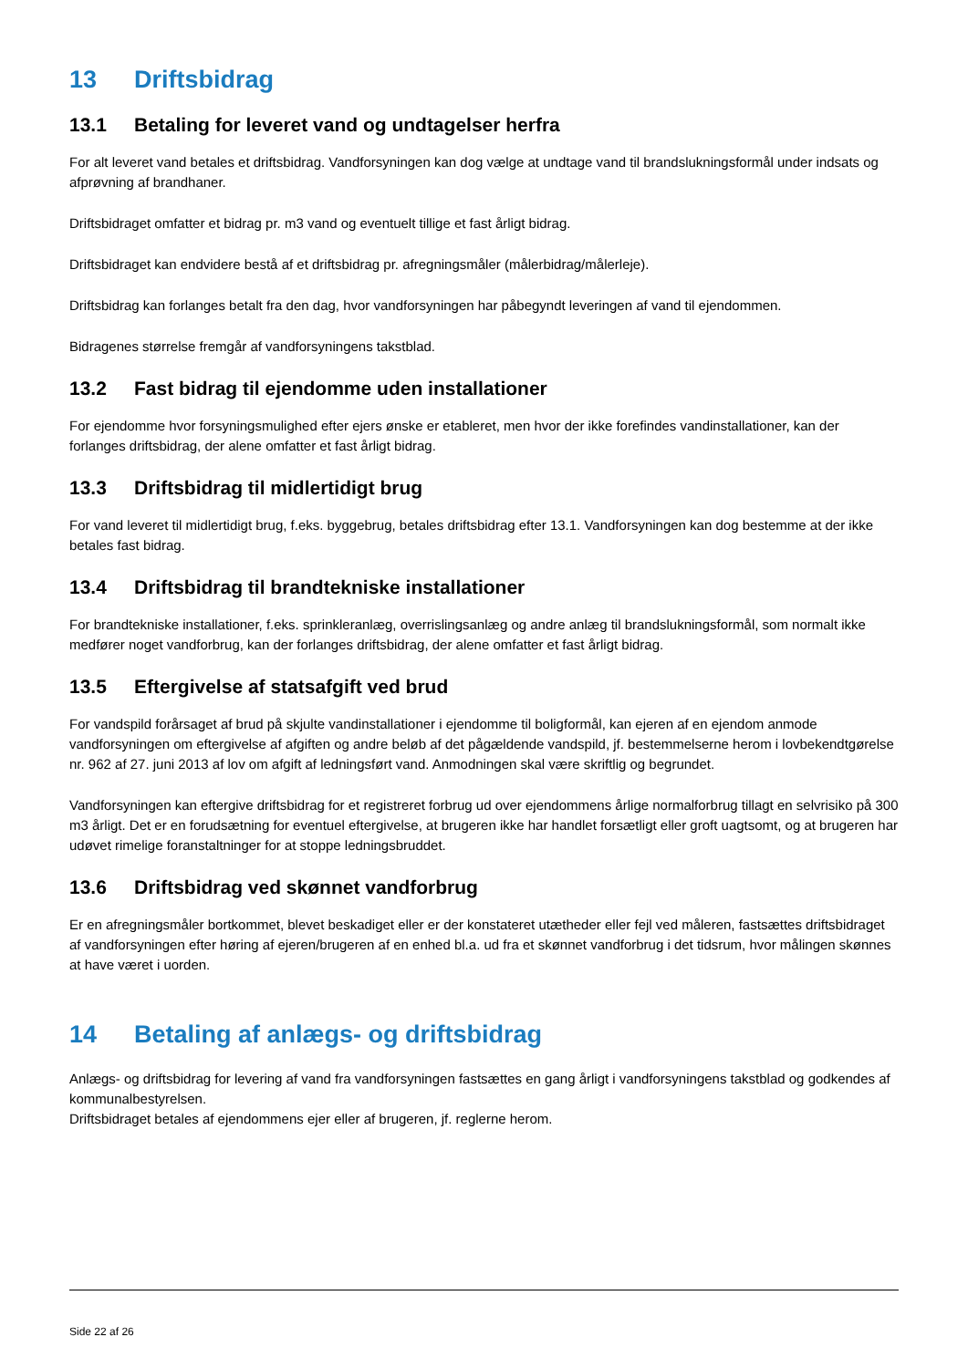13 Driftsbidrag
13.1 Betaling for leveret vand og undtagelser herfra
For alt leveret vand betales et driftsbidrag. Vandforsyningen kan dog vælge at undtage vand til brandslukningsformål under indsats og afprøvning af brandhaner.
Driftsbidraget omfatter et bidrag pr. m3 vand og eventuelt tillige et fast årligt bidrag.
Driftsbidraget kan endvidere bestå af et driftsbidrag pr. afregningsmåler (målerbidrag/målerleje).
Driftsbidrag kan forlanges betalt fra den dag, hvor vandforsyningen har påbegyndt leveringen af vand til ejendommen.
Bidragenes størrelse fremgår af vandforsyningens takstblad.
13.2 Fast bidrag til ejendomme uden installationer
For ejendomme hvor forsyningsmulighed efter ejers ønske er etableret, men hvor der ikke forefindes vandinstallationer, kan der forlanges driftsbidrag, der alene omfatter et fast årligt bidrag.
13.3 Driftsbidrag til midlertidigt brug
For vand leveret til midlertidigt brug, f.eks. byggebrug, betales driftsbidrag efter 13.1. Vandforsyningen kan dog bestemme at der ikke betales fast bidrag.
13.4 Driftsbidrag til brandtekniske installationer
For brandtekniske installationer, f.eks. sprinkleranlæg, overrislingsanlæg og andre anlæg til brandslukningsformål, som normalt ikke medfører noget vandforbrug, kan der forlanges driftsbidrag, der alene omfatter et fast årligt bidrag.
13.5 Eftergivelse af statsafgift ved brud
For vandspild forårsaget af brud på skjulte vandinstallationer i ejendomme til boligformål, kan ejeren af en ejendom anmode vandforsyningen om eftergivelse af afgiften og andre beløb af det pågældende vandspild, jf. bestemmelserne herom i lovbekendtgørelse nr. 962 af 27. juni 2013 af lov om afgift af ledningsført vand. Anmodningen skal være skriftlig og begrundet.
Vandforsyningen kan eftergive driftsbidrag for et registreret forbrug ud over ejendommens årlige normalforbrug tillagt en selvrisiko på 300 m3 årligt. Det er en forudsætning for eventuel eftergivelse, at brugeren ikke har handlet forsætligt eller groft uagtsomt, og at brugeren har udøvet rimelige foranstaltninger for at stoppe ledningsbruddet.
13.6 Driftsbidrag ved skønnet vandforbrug
Er en afregningsmåler bortkommet, blevet beskadiget eller er der konstateret utætheder eller fejl ved måleren, fastsættes driftsbidraget af vandforsyningen efter høring af ejeren/brugeren af en enhed bl.a. ud fra et skønnet vandforbrug i det tidsrum, hvor målingen skønnes at have været i uorden.
14 Betaling af anlægs- og driftsbidrag
Anlægs- og driftsbidrag for levering af vand fra vandforsyningen fastsættes en gang årligt i vandforsyningens takstblad og godkendes af kommunalbestyrelsen.
Driftsbidraget betales af ejendommens ejer eller af brugeren, jf. reglerne herom.
Side 22 af 26